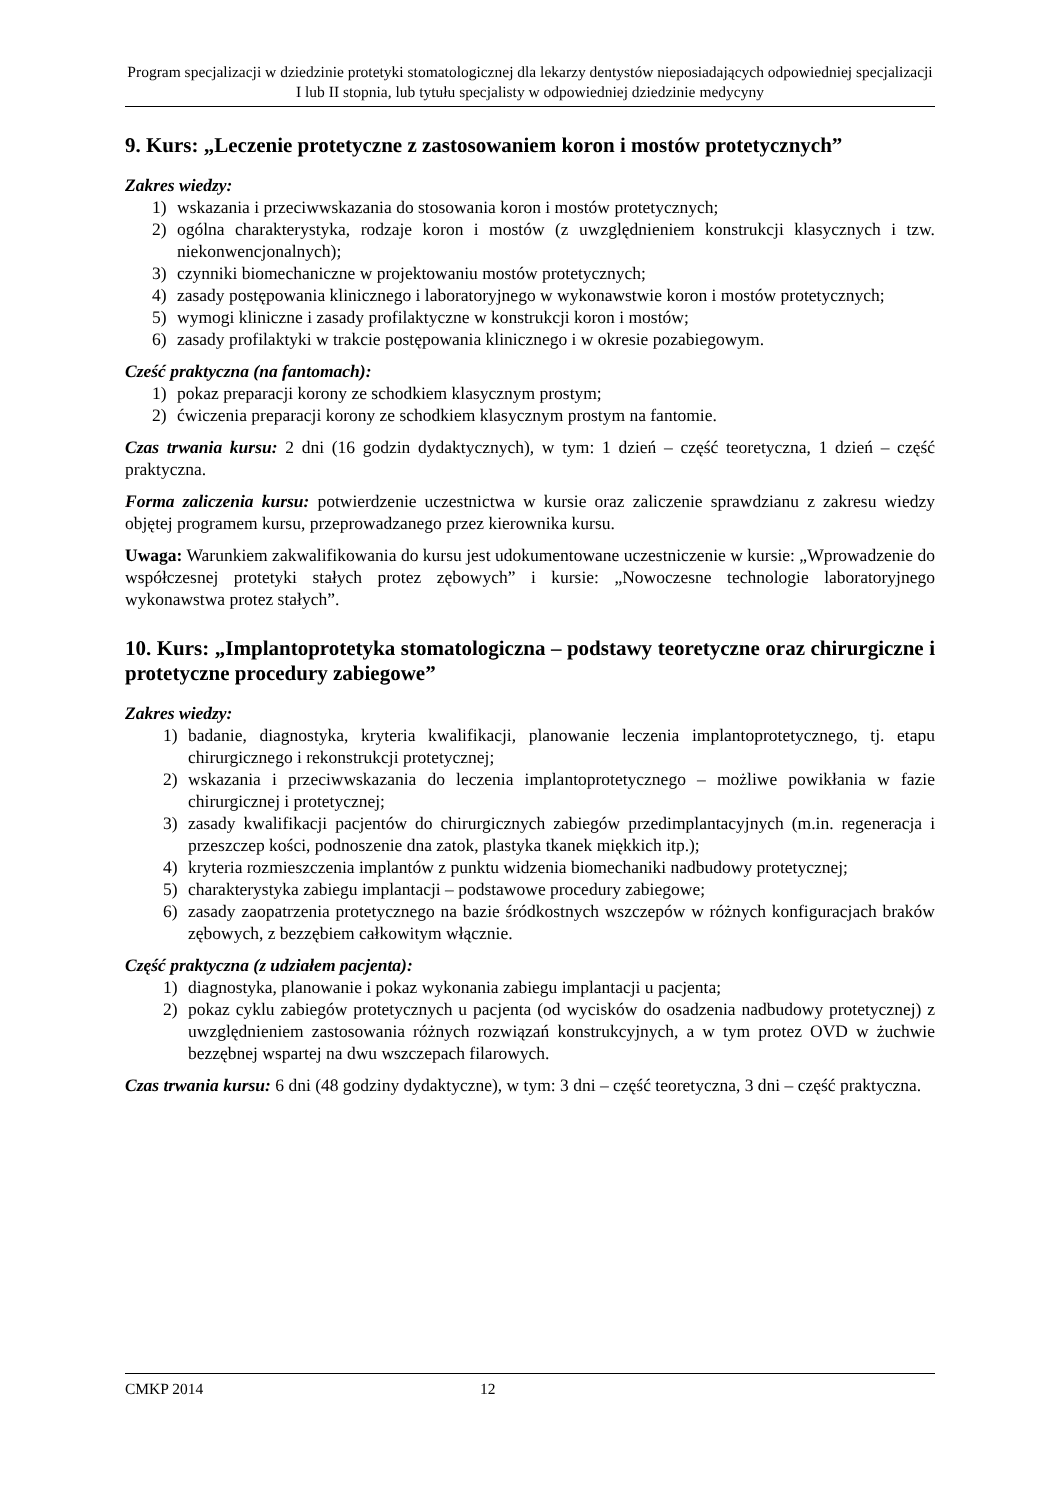Program specjalizacji w dziedzinie protetyki stomatologicznej dla lekarzy dentystów nieposiadających odpowiedniej specjalizacji I lub II stopnia, lub tytułu specjalisty w odpowiedniej dziedzinie medycyny
9. Kurs: „Leczenie protetyczne z zastosowaniem koron i mostów protetycznych”
Zakres wiedzy:
1) wskazania i przeciwwskazania do stosowania koron i mostów protetycznych;
2) ogólna charakterystyka, rodzaje koron i mostów (z uwzględnieniem konstrukcji klasycznych i tzw. niekonwencjonalnych);
3) czynniki biomechaniczne w projektowaniu mostów protetycznych;
4) zasady postępowania klinicznego i laboratoryjnego w wykonawstwie koron i mostów protetycznych;
5) wymogi kliniczne i zasady profilaktyczne w konstrukcji koron i mostów;
6) zasady profilaktyki w trakcie postępowania klinicznego i w okresie pozabiegowym.
Cześć praktyczna (na fantomach):
1) pokaz preparacji korony ze schodkiem klasycznym prostym;
2) ćwiczenia preparacji korony ze schodkiem klasycznym prostym na fantomie.
Czas trwania kursu: 2 dni (16 godzin dydaktycznych), w tym: 1 dzień – część teoretyczna, 1 dzień – część praktyczna.
Forma zaliczenia kursu: potwierdzenie uczestnictwa w kursie oraz zaliczenie sprawdzianu z zakresu wiedzy objętej programem kursu, przeprowadzanego przez kierownika kursu.
Uwaga: Warunkiem zakwalifikowania do kursu jest udokumentowane uczestniczenie w kursie: „Wprowadzenie do współczesnej protetyki stałych protez zębowych” i kursie: „Nowoczesne technologie laboratoryjnego wykonawstwa protez stałych”.
10. Kurs: „Implantoprotetyka stomatologiczna – podstawy teoretyczne oraz chirurgiczne i protetyczne procedury zabiegowe”
Zakres wiedzy:
1) badanie, diagnostyka, kryteria kwalifikacji, planowanie leczenia implantoprotetycznego, tj. etapu chirurgicznego i rekonstrukcji protetycznej;
2) wskazania i przeciwwskazania do leczenia implantoprotetycznego – możliwe powikłania w fazie chirurgicznej i protetycznej;
3) zasady kwalifikacji pacjentów do chirurgicznych zabiegów przedimplantacyjnych (m.in. regeneracja i przeszczep kości, podnoszenie dna zatok, plastyka tkanek miękkich itp.);
4) kryteria rozmieszczenia implantów z punktu widzenia biomechaniki nadbudowy protetycznej;
5) charakterystyka zabiegu implantacji – podstawowe procedury zabiegowe;
6) zasady zaopatrzenia protetycznego na bazie śródkostnych wszczepów w różnych konfiguracjach braków zębowych, z bezzębiem całkowitym włącznie.
Część praktyczna (z udziałem pacjenta):
1) diagnostyka, planowanie i pokaz wykonania zabiegu implantacji u pacjenta;
2) pokaz cyklu zabiegów protetycznych u pacjenta (od wycisków do osadzenia nadbudowy protetycznej) z uwzględnieniem zastosowania różnych rozwiązań konstrukcyjnych, a w tym protez OVD w żuchwie bezzębnej wspartej na dwu wszczepach filarowych.
Czas trwania kursu: 6 dni (48 godziny dydaktyczne), w tym: 3 dni – część teoretyczna, 3 dni – część praktyczna.
CMKP 2014 12